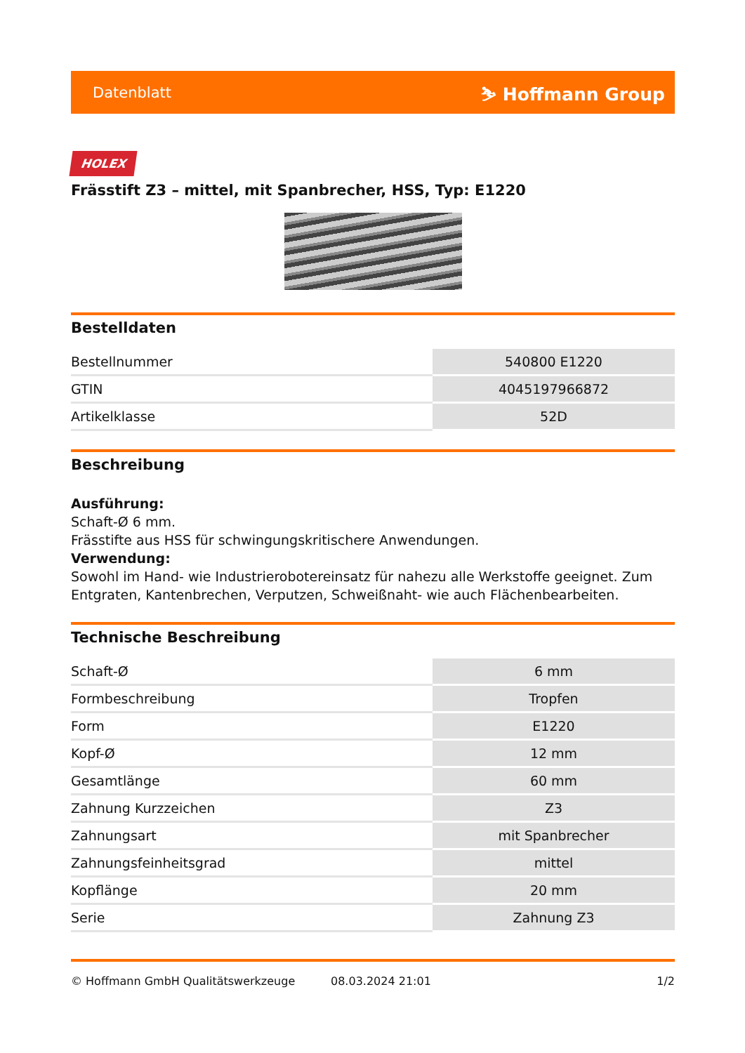Datenblatt ⛷ Hoffmann Group
HOLEX
Frässtift Z3 – mittel, mit Spanbrecher, HSS, Typ: E1220
Bestelldaten
| Bestellnummer | 540800 E1220 |
| GTIN | 4045197966872 |
| Artikelklasse | 52D |
Beschreibung
Ausführung:
Schaft-Ø 6 mm.
Frässtifte aus HSS für schwingungskritischere Anwendungen.
Verwendung:
Sowohl im Hand- wie Industrierobotereinsatz für nahezu alle Werkstoffe geeignet. Zum Entgraten, Kantenbrechen, Verputzen, Schweißnaht- wie auch Flächenbearbeiten.
Technische Beschreibung
| Schaft-Ø | 6 mm |
| Formbeschreibung | Tropfen |
| Form | E1220 |
| Kopf-Ø | 12 mm |
| Gesamtlänge | 60 mm |
| Zahnung Kurzzeichen | Z3 |
| Zahnungsart | mit Spanbrecher |
| Zahnungsfeinheitsgrad | mittel |
| Kopflänge | 20 mm |
| Serie | Zahnung Z3 |
© Hoffmann GmbH Qualitätswerkzeuge 08.03.2024 21:01 1/2